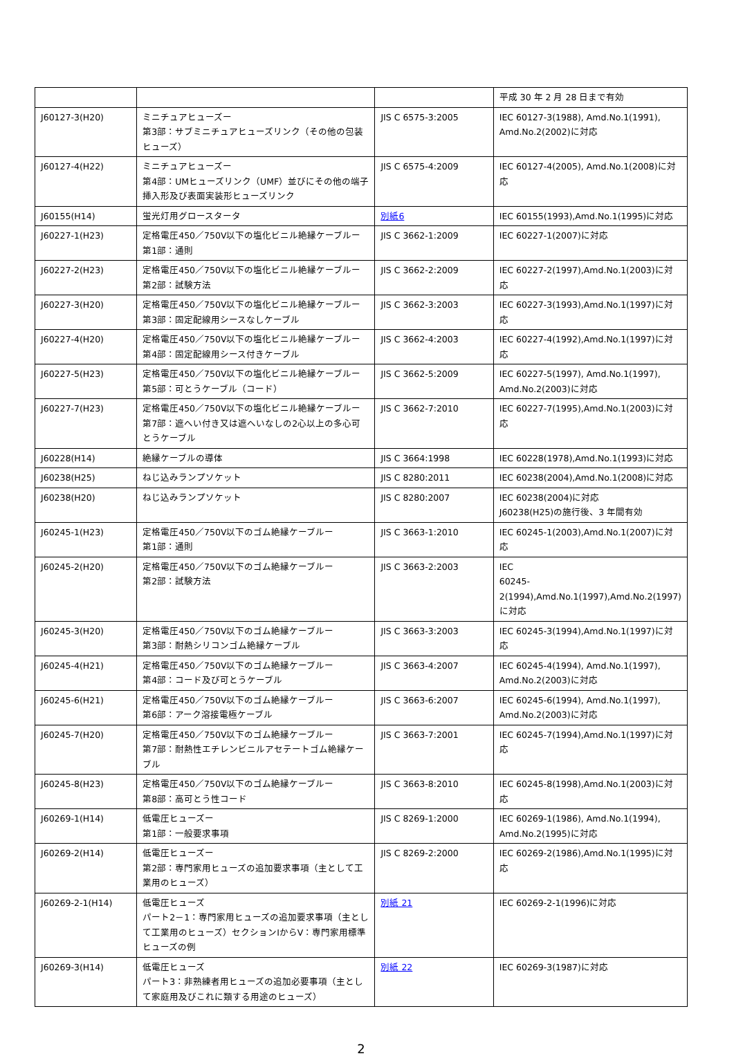| | | | 平成 30 年 2 月 28 日まで有効 |
| J60127-3(H20) | ミニチュアヒューズー 第3部：サブミニチュアヒューズリンク（その他の包装ヒューズ） | JIS C 6575-3:2005 | IEC 60127-3(1988), Amd.No.1(1991), Amd.No.2(2002)に対応 |
| J60127-4(H22) | ミニチュアヒューズー 第4部：UMヒューズリンク（UMF）並びにその他の端子挿入形及び表面実装形ヒューズリンク | JIS C 6575-4:2009 | IEC 60127-4(2005), Amd.No.1(2008)に対応 |
| J60155(H14) | 蛍光灯用グロースタータ | 別紙6 | IEC 60155(1993),Amd.No.1(1995)に対応 |
| J60227-1(H23) | 定格電圧450／750V以下の塩化ビニル絶縁ケーブルー 第1部：通則 | JIS C 3662-1:2009 | IEC 60227-1(2007)に対応 |
| J60227-2(H23) | 定格電圧450／750V以下の塩化ビニル絶縁ケーブルー 第2部：試験方法 | JIS C 3662-2:2009 | IEC 60227-2(1997),Amd.No.1(2003)に対応 |
| J60227-3(H20) | 定格電圧450／750V以下の塩化ビニル絶縁ケーブルー 第3部：固定配線用シースなしケーブル | JIS C 3662-3:2003 | IEC 60227-3(1993),Amd.No.1(1997)に対応 |
| J60227-4(H20) | 定格電圧450／750V以下の塩化ビニル絶縁ケーブルー 第4部：固定配線用シース付きケーブル | JIS C 3662-4:2003 | IEC 60227-4(1992),Amd.No.1(1997)に対応 |
| J60227-5(H23) | 定格電圧450／750V以下の塩化ビニル絶縁ケーブルー 第5部：可とうケーブル（コード） | JIS C 3662-5:2009 | IEC 60227-5(1997), Amd.No.1(1997), Amd.No.2(2003)に対応 |
| J60227-7(H23) | 定格電圧450／750V以下の塩化ビニル絶縁ケーブルー 第7部：遮へい付き又は遮へいなしの2心以上の多心可とうケーブル | JIS C 3662-7:2010 | IEC 60227-7(1995),Amd.No.1(2003)に対応 |
| J60228(H14) | 絶縁ケーブルの導体 | JIS C 3664:1998 | IEC 60228(1978),Amd.No.1(1993)に対応 |
| J60238(H25) | ねじ込みランプソケット | JIS C 8280:2011 | IEC 60238(2004),Amd.No.1(2008)に対応 |
| J60238(H20) | ねじ込みランプソケット | JIS C 8280:2007 | IEC 60238(2004)に対応 J60238(H25)の施行後、3 年間有効 |
| J60245-1(H23) | 定格電圧450／750V以下のゴム絶縁ケーブルー 第1部：通則 | JIS C 3663-1:2010 | IEC 60245-1(2003),Amd.No.1(2007)に対応 |
| J60245-2(H20) | 定格電圧450／750V以下のゴム絶縁ケーブルー 第2部：試験方法 | JIS C 3663-2:2003 | IEC 60245-2(1994),Amd.No.1(1997),Amd.No.2(1997)に対応 |
| J60245-3(H20) | 定格電圧450／750V以下のゴム絶縁ケーブルー 第3部：耐熱シリコンゴム絶縁ケーブル | JIS C 3663-3:2003 | IEC 60245-3(1994),Amd.No.1(1997)に対応 |
| J60245-4(H21) | 定格電圧450／750V以下のゴム絶縁ケーブルー 第4部：コード及び可とうケーブル | JIS C 3663-4:2007 | IEC 60245-4(1994), Amd.No.1(1997), Amd.No.2(2003)に対応 |
| J60245-6(H21) | 定格電圧450／750V以下のゴム絶縁ケーブルー 第6部：アーク溶接電極ケーブル | JIS C 3663-6:2007 | IEC 60245-6(1994), Amd.No.1(1997), Amd.No.2(2003)に対応 |
| J60245-7(H20) | 定格電圧450／750V以下のゴム絶縁ケーブルー 第7部：耐熱性エチレンビニルアセテートゴム絶縁ケーブル | JIS C 3663-7:2001 | IEC 60245-7(1994),Amd.No.1(1997)に対応 |
| J60245-8(H23) | 定格電圧450／750V以下のゴム絶縁ケーブルー 第8部：高可とう性コード | JIS C 3663-8:2010 | IEC 60245-8(1998),Amd.No.1(2003)に対応 |
| J60269-1(H14) | 低電圧ヒューズー 第1部：一般要求事項 | JIS C 8269-1:2000 | IEC 60269-1(1986), Amd.No.1(1994), Amd.No.2(1995)に対応 |
| J60269-2(H14) | 低電圧ヒューズー 第2部：専門家用ヒューズの追加要求事項（主として工業用のヒューズ） | JIS C 8269-2:2000 | IEC 60269-2(1986),Amd.No.1(1995)に対応 |
| J60269-2-1(H14) | 低電圧ヒューズ パート2－1：専門家用ヒューズの追加要求事項（主として工業用のヒューズ）セクションIからV：専門家用標準ヒューズの例 | 別紙 21 | IEC 60269-2-1(1996)に対応 |
| J60269-3(H14) | 低電圧ヒューズ パート3：非熟練者用ヒューズの追加必要事項（主として家庭用及びこれに類する用途のヒューズ） | 別紙 22 | IEC 60269-3(1987)に対応 |
2